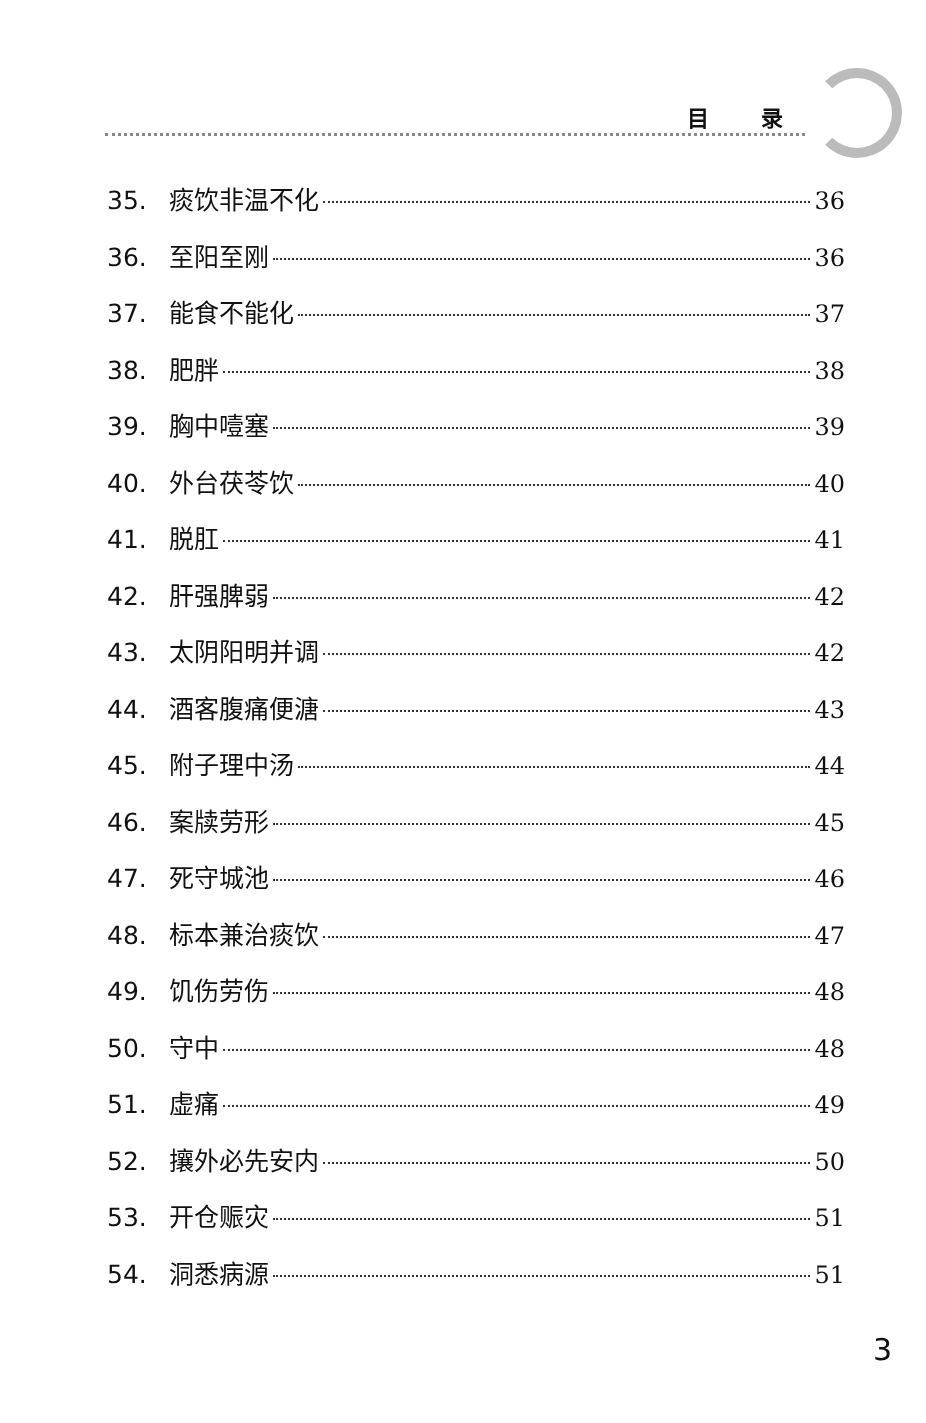目 录
35. 痰饮非温不化 36
36. 至阳至刚 36
37. 能食不能化 37
38. 肥胖 38
39. 胸中噎塞 39
40. 外台茯苓饮 40
41. 脱肛 41
42. 肝强脾弱 42
43. 太阴阳明并调 42
44. 酒客腹痛便溏 43
45. 附子理中汤 44
46. 案牍劳形 45
47. 死守城池 46
48. 标本兼治痰饮 47
49. 饥伤劳伤 48
50. 守中 48
51. 虚痛 49
52. 攘外必先安内 50
53. 开仓赈灾 51
54. 洞悉病源 51
3